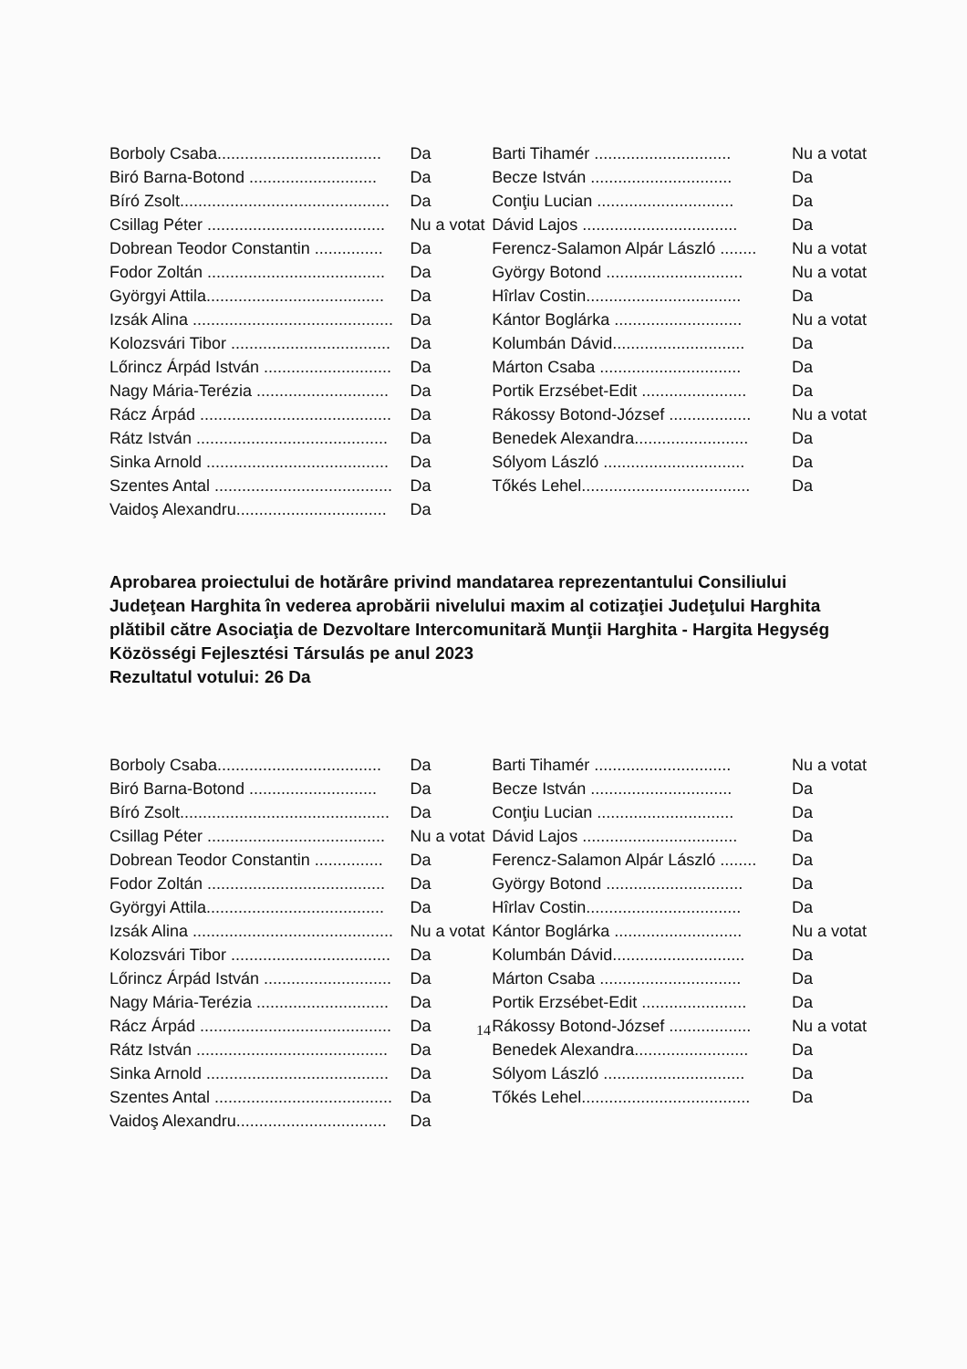| Borboly Csaba.................................... | Da | Barti Tihamér .............................. | Nu a votat |
| Biró Barna-Botond ............................ | Da | Becze István ............................... | Da |
| Bíró Zsolt.............................................. | Da | Conţiu Lucian .............................. | Da |
| Csillag Péter ....................................... | Nu a votat | Dávid Lajos .................................. | Da |
| Dobrean Teodor Constantin ............... | Da | Ferencz-Salamon Alpár László ........ | Nu a votat |
| Fodor Zoltán ....................................... | Da | György Botond .............................. | Nu a votat |
| Györgyi Attila....................................... | Da | Hîrlav Costin.................................. | Da |
| Izsák Alina ............................................ | Da | Kántor Boglárka ............................ | Nu a votat |
| Kolozsvári Tibor ................................... | Da | Kolumbán Dávid............................. | Da |
| Lőrincz Árpád István ............................ | Da | Márton Csaba ............................... | Da |
| Nagy Mária-Terézia ............................. | Da | Portik Erzsébet-Edit ....................... | Da |
| Rácz Árpád .......................................... | Da | Rákossy Botond-József .................. | Nu a votat |
| Rátz István .......................................... | Da | Benedek Alexandra......................... | Da |
| Sinka Arnold ........................................ | Da | Sólyom László ............................... | Da |
| Szentes Antal ....................................... | Da | Tőkés Lehel..................................... | Da |
| Vaidoş Alexandru................................. | Da | | |
Aprobarea proiectului de hotărâre privind mandatarea reprezentantului Consiliului Judeţean Harghita în vederea aprobării nivelului maxim al cotizaţiei Judeţului Harghita plătibil către Asociaţia de Dezvoltare Intercomunitară Munţii Harghita - Hargita Hegység Közösségi Fejlesztési Társulás pe anul 2023
Rezultatul votului: 26 Da
| Borboly Csaba.................................... | Da | Barti Tihamér .............................. | Nu a votat |
| Biró Barna-Botond ............................ | Da | Becze István ............................... | Da |
| Bíró Zsolt.............................................. | Da | Conţiu Lucian .............................. | Da |
| Csillag Péter ....................................... | Nu a votat | Dávid Lajos .................................. | Da |
| Dobrean Teodor Constantin ............... | Da | Ferencz-Salamon Alpár László ........ | Da |
| Fodor Zoltán ....................................... | Da | György Botond .............................. | Da |
| Györgyi Attila....................................... | Da | Hîrlav Costin.................................. | Da |
| Izsák Alina ............................................ | Nu a votat | Kántor Boglárka ............................ | Nu a votat |
| Kolozsvári Tibor ................................... | Da | Kolumbán Dávid............................. | Da |
| Lőrincz Árpád István ............................ | Da | Márton Csaba ............................... | Da |
| Nagy Mária-Terézia ............................. | Da | Portik Erzsébet-Edit ....................... | Da |
| Rácz Árpád .......................................... | Da | Rákossy Botond-József .................. | Nu a votat |
| Rátz István .......................................... | Da | Benedek Alexandra......................... | Da |
| Sinka Arnold ........................................ | Da | Sólyom László ............................... | Da |
| Szentes Antal ....................................... | Da | Tőkés Lehel..................................... | Da |
| Vaidoş Alexandru................................. | Da | | |
14